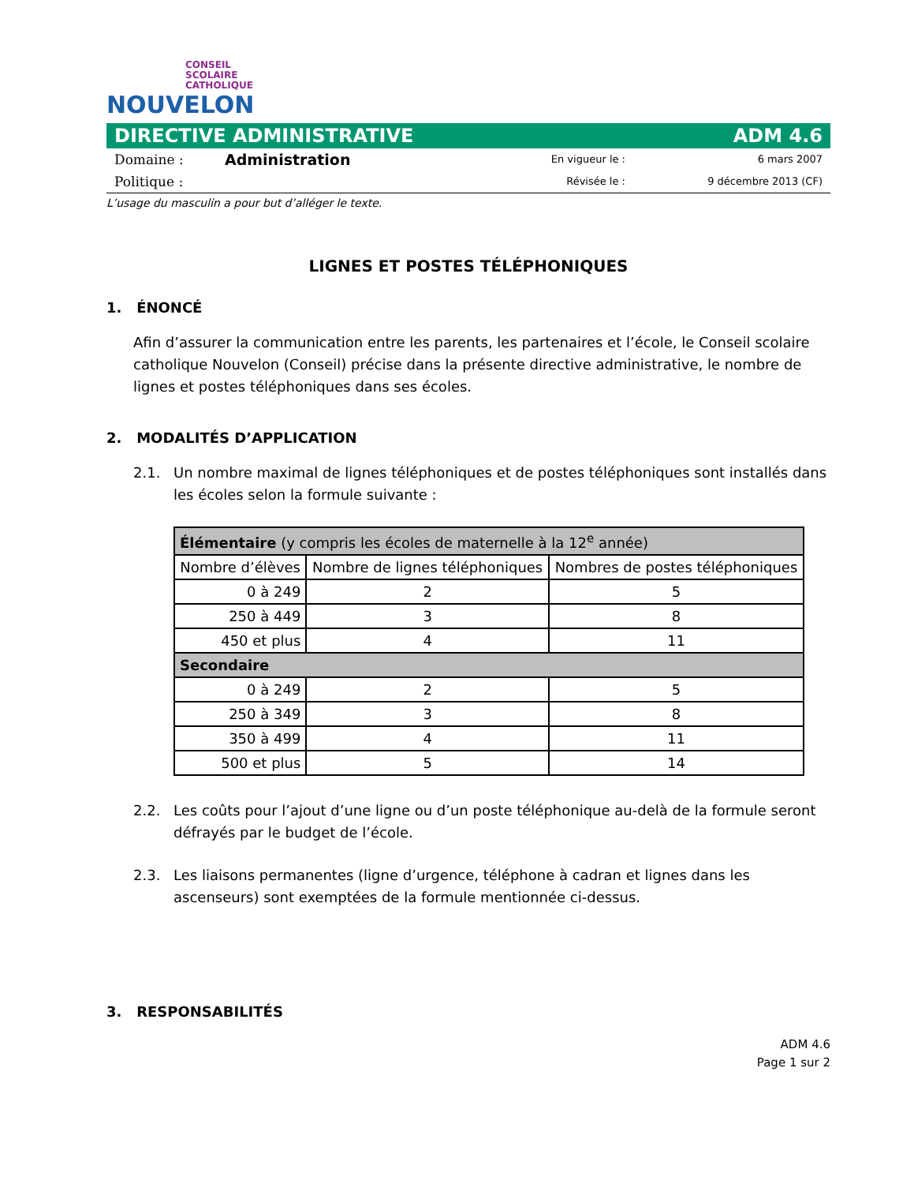CONSEIL
SCOLAIRE
CATHOLIQUE
NOUVELON
DIRECTIVE ADMINISTRATIVE ADM 4.6
Domaine : Administration En vigueur le : 6 mars 2007 Politique : Révisée le : 9 décembre 2013 (CF)
L’usage du masculin a pour but d’alléger le texte.
LIGNES ET POSTES TÉLÉPHONIQUES
1. ÉNONCÉ
Afin d’assurer la communication entre les parents, les partenaires et l’école, le Conseil scolaire catholique Nouvelon (Conseil) précise dans la présente directive administrative, le nombre de lignes et postes téléphoniques dans ses écoles.
2. MODALITÉS D’APPLICATION
2.1. Un nombre maximal de lignes téléphoniques et de postes téléphoniques sont installés dans les écoles selon la formule suivante :
| Élémentaire (y compris les écoles de maternelle à la 12<sup>e</sup> année) | | |
| --- | --- | --- |
| Nombre d’élèves | Nombre de lignes téléphoniques | Nombres de postes téléphoniques |
| 0 à 249 | 2 | 5 |
| 250 à 449 | 3 | 8 |
| 450 et plus | 4 | 11 |
| Secondaire | | |
| 0 à 249 | 2 | 5 |
| 250 à 349 | 3 | 8 |
| 350 à 499 | 4 | 11 |
| 500 et plus | 5 | 14 |
2.2. Les coûts pour l’ajout d’une ligne ou d’un poste téléphonique au-delà de la formule seront défrayés par le budget de l’école.
2.3. Les liaisons permanentes (ligne d’urgence, téléphone à cadran et lignes dans les ascenseurs) sont exemptées de la formule mentionnée ci-dessus.
3. RESPONSABILITÉS
ADM 4.6
Page 1 sur 2